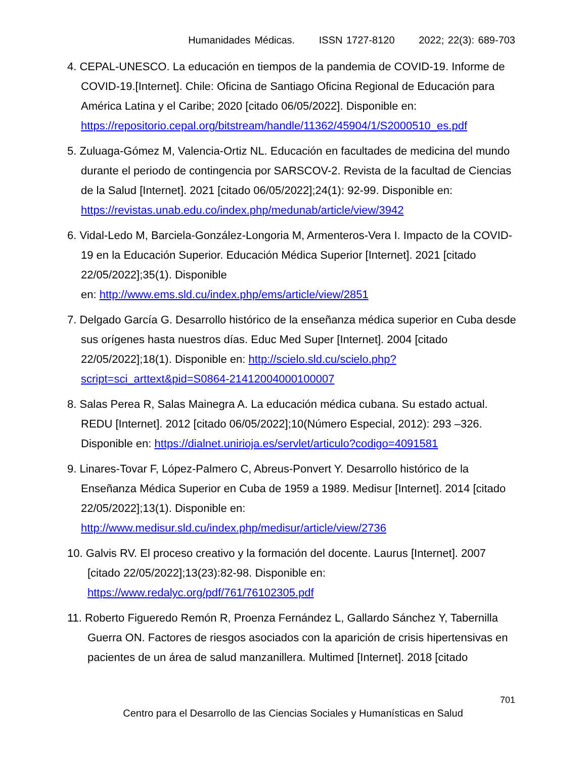Humanidades Médicas. ISSN 1727-8120 2022; 22(3): 689-703
4. CEPAL-UNESCO. La educación en tiempos de la pandemia de COVID-19. Informe de COVID-19.[Internet]. Chile: Oficina de Santiago Oficina Regional de Educación para América Latina y el Caribe; 2020 [citado 06/05/2022]. Disponible en: https://repositorio.cepal.org/bitstream/handle/11362/45904/1/S2000510_es.pdf
5. Zuluaga-Gómez M, Valencia-Ortiz NL. Educación en facultades de medicina del mundo durante el periodo de contingencia por SARSCOV-2. Revista de la facultad de Ciencias de la Salud [Internet]. 2021 [citado 06/05/2022];24(1): 92-99. Disponible en: https://revistas.unab.edu.co/index.php/medunab/article/view/3942
6. Vidal-Ledo M, Barciela-González-Longoria M, Armenteros-Vera I. Impacto de la COVID-19 en la Educación Superior. Educación Médica Superior [Internet]. 2021 [citado 22/05/2022];35(1). Disponible
en: http://www.ems.sld.cu/index.php/ems/article/view/2851
7. Delgado García G. Desarrollo histórico de la enseñanza médica superior en Cuba desde sus orígenes hasta nuestros días. Educ Med Super [Internet]. 2004 [citado 22/05/2022];18(1). Disponible en: http://scielo.sld.cu/scielo.php?script=sci_arttext&pid=S0864-21412004000100007
8. Salas Perea R, Salas Mainegra A. La educación médica cubana. Su estado actual. REDU [Internet]. 2012 [citado 06/05/2022];10(Número Especial, 2012): 293 –326. Disponible en: https://dialnet.unirioja.es/servlet/articulo?codigo=4091581
9. Linares-Tovar F, López-Palmero C, Abreus-Ponvert Y. Desarrollo histórico de la Enseñanza Médica Superior en Cuba de 1959 a 1989. Medisur [Internet]. 2014 [citado 22/05/2022];13(1). Disponible en: http://www.medisur.sld.cu/index.php/medisur/article/view/2736
10. Galvis RV. El proceso creativo y la formación del docente. Laurus [Internet]. 2007 [citado 22/05/2022];13(23):82-98. Disponible en: https://www.redalyc.org/pdf/761/76102305.pdf
11. Roberto Figueredo Remón R, Proenza Fernández L, Gallardo Sánchez Y, Tabernilla Guerra ON. Factores de riesgos asociados con la aparición de crisis hipertensivas en pacientes de un área de salud manzanillera. Multimed [Internet]. 2018 [citado
701
Centro para el Desarrollo de las Ciencias Sociales y Humanísticas en Salud